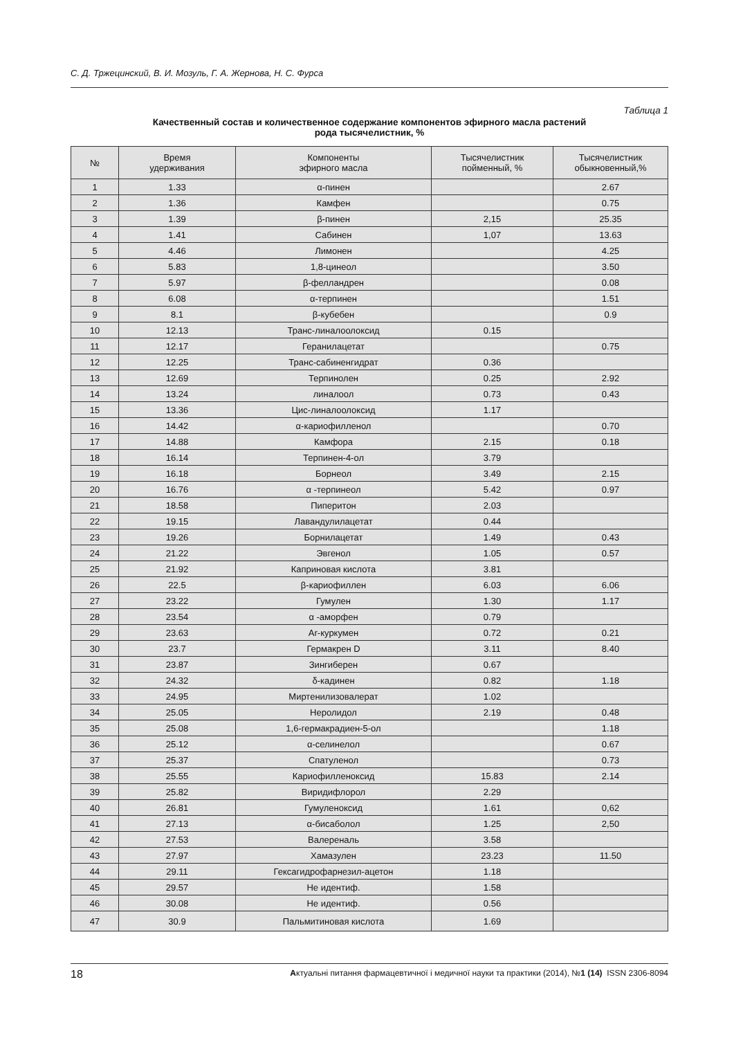С. Д. Тржецинский, В. И. Мозуль, Г. А. Жернова, Н. С. Фурса
Таблица 1
Качественный состав и количественное содержание компонентов эфирного масла растений
рода тысячелистник, %
| № | Время удерживания | Компоненты эфирного масла | Тысячелистник пойменный, % | Тысячелистник обыкновенный,% |
| --- | --- | --- | --- | --- |
| 1 | 1.33 | α-пинен | | 2.67 |
| 2 | 1.36 | Камфен | | 0.75 |
| 3 | 1.39 | β-пинен | 2,15 | 25.35 |
| 4 | 1.41 | Сабинен | 1,07 | 13.63 |
| 5 | 4.46 | Лимонен | | 4.25 |
| 6 | 5.83 | 1,8-цинеол | | 3.50 |
| 7 | 5.97 | β-фелландрен | | 0.08 |
| 8 | 6.08 | α-терпинен | | 1.51 |
| 9 | 8.1 | β-кубебен | | 0.9 |
| 10 | 12.13 | Транс-линалоолоксид | 0.15 | |
| 11 | 12.17 | Геранилацетат | | 0.75 |
| 12 | 12.25 | Транс-сабиненгидрат | 0.36 | |
| 13 | 12.69 | Терпинолен | 0.25 | 2.92 |
| 14 | 13.24 | линалоол | 0.73 | 0.43 |
| 15 | 13.36 | Цис-линалоолоксид | 1.17 | |
| 16 | 14.42 | α-кариофилленол | | 0.70 |
| 17 | 14.88 | Камфора | 2.15 | 0.18 |
| 18 | 16.14 | Терпинен-4-ол | 3.79 | |
| 19 | 16.18 | Борнеол | 3.49 | 2.15 |
| 20 | 16.76 | α -терпинеол | 5.42 | 0.97 |
| 21 | 18.58 | Пиперитон | 2.03 | |
| 22 | 19.15 | Лавандулилацетат | 0.44 | |
| 23 | 19.26 | Борнилацетат | 1.49 | 0.43 |
| 24 | 21.22 | Эвгенол | 1.05 | 0.57 |
| 25 | 21.92 | Каприновая кислота | 3.81 | |
| 26 | 22.5 | β-кариофиллен | 6.03 | 6.06 |
| 27 | 23.22 | Гумулен | 1.30 | 1.17 |
| 28 | 23.54 | α -аморфен | 0.79 | |
| 29 | 23.63 | Ar-куркумен | 0.72 | 0.21 |
| 30 | 23.7 | Гермакрен D | 3.11 | 8.40 |
| 31 | 23.87 | Зингиберен | 0.67 | |
| 32 | 24.32 | δ-кадинен | 0.82 | 1.18 |
| 33 | 24.95 | Миртенилизовалерат | 1.02 | |
| 34 | 25.05 | Неролидол | 2.19 | 0.48 |
| 35 | 25.08 | 1,6-гермакрадиен-5-ол | | 1.18 |
| 36 | 25.12 | α-селинелол | | 0.67 |
| 37 | 25.37 | Спатуленол | | 0.73 |
| 38 | 25.55 | Кариофилленоксид | 15.83 | 2.14 |
| 39 | 25.82 | Виридифлорол | 2.29 | |
| 40 | 26.81 | Гумуленоксид | 1.61 | 0,62 |
| 41 | 27.13 | α-бисаболол | 1.25 | 2,50 |
| 42 | 27.53 | Валереналь | 3.58 | |
| 43 | 27.97 | Хамазулен | 23.23 | 11.50 |
| 44 | 29.11 | Гексагидрофарнезил-ацетон | 1.18 | |
| 45 | 29.57 | Не идентиф. | 1.58 | |
| 46 | 30.08 | Не идентиф. | 0.56 | |
| 47 | 30.9 | Пальмитиновая кислота | 1.69 | |
18 Актуальні питання фармацевтичної і медичної науки та практики (2014), №1 (14) ISSN 2306-8094